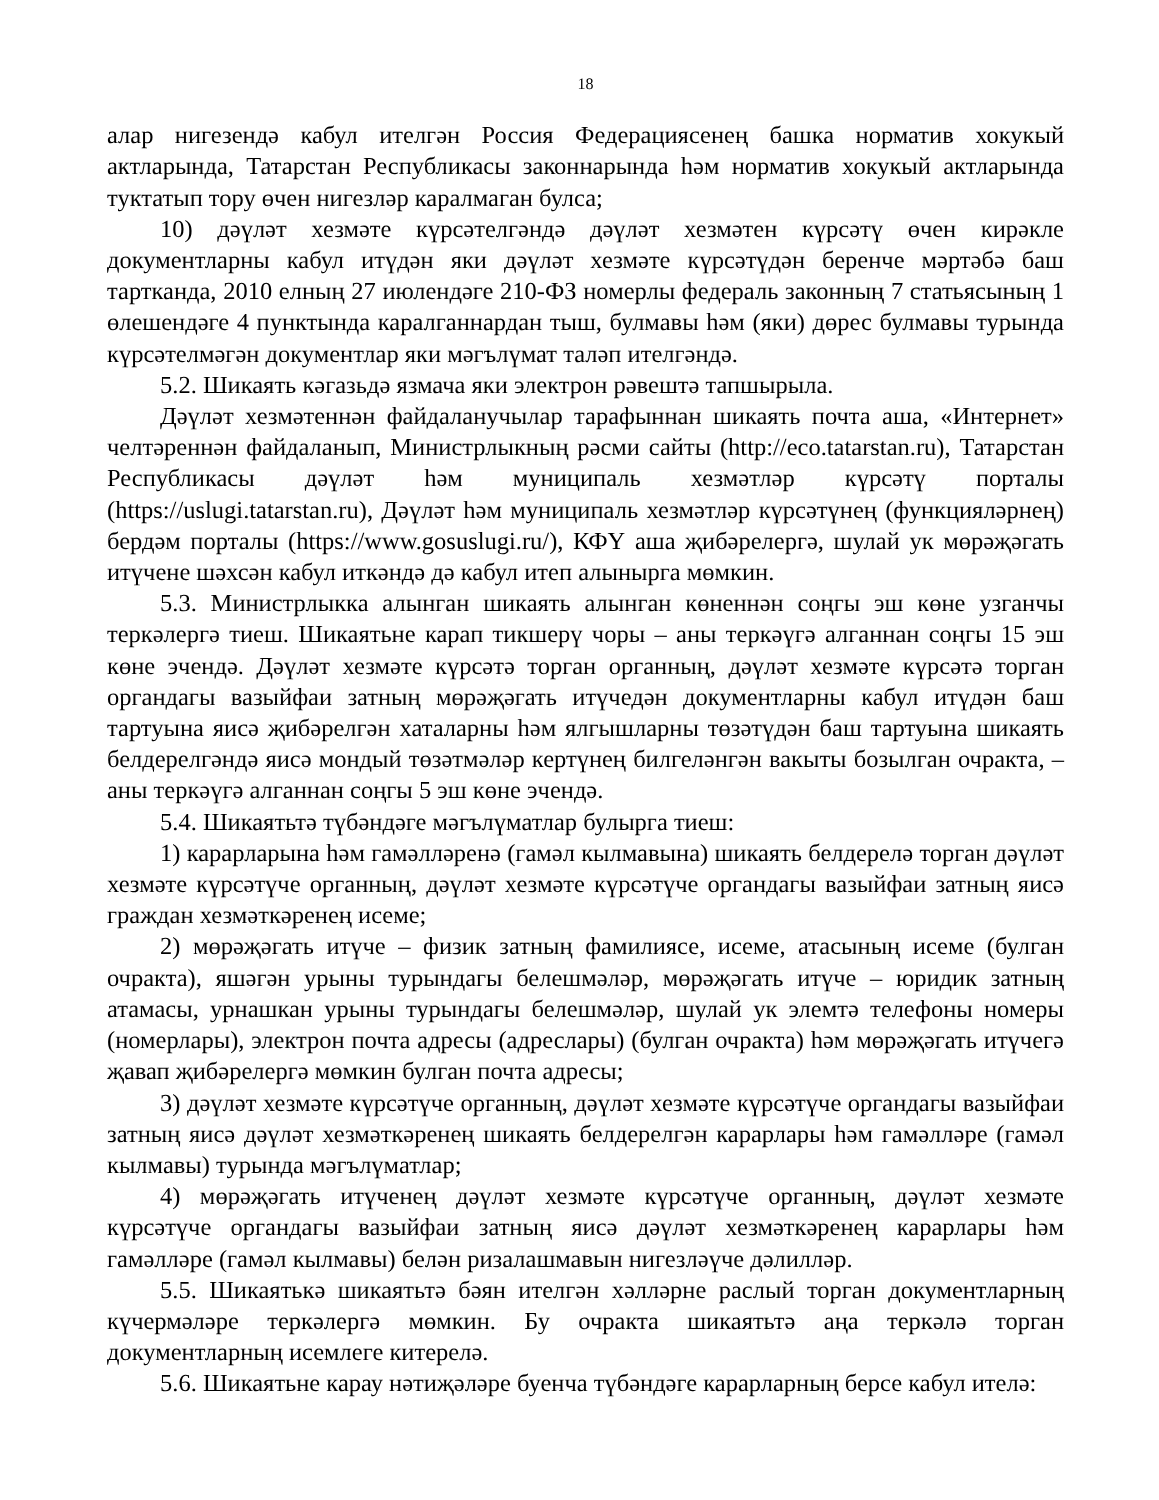18
алар нигезендә кабул ителгән Россия Федерациясенең башка норматив хокукый актларында, Татарстан Республикасы законнарында һәм норматив хокукый актларында туктатып тору өчен нигезләр каралмаган булса;
10) дәүләт хезмәте күрсәтелгәндә дәүләт хезмәтен күрсәтү өчен кирәкле документларны кабул итүдән яки дәүләт хезмәте күрсәтүдән беренче мәртәбә баш тартканда, 2010 елның 27 июлендәге 210-ФЗ номерлы федераль законның 7 статьясының 1 өлешендәге 4 пунктында каралганнардан тыш, булмавы һәм (яки) дөрес булмавы турында күрсәтелмәгән документлар яки мәгълүмат таләп ителгәндә.
5.2. Шикаять кәгазьдә язмача яки электрон рәвештә тапшырыла.
Дәүләт хезмәтеннән файдаланучылар тарафыннан шикаять почта аша, «Интернет» челтәреннән файдаланып, Министрлыкның рәсми сайты (http://eco.tatarstan.ru), Татарстан Республикасы дәүләт һәм муниципаль хезмәтләр күрсәтү порталы (https://uslugi.tatarstan.ru), Дәүләт һәм муниципаль хезмәтләр күрсәтүнең (функцияләрнең) бердәм порталы (https://www.gosuslugi.ru/), КФҮ аша җибәрелергә, шулай ук мөрәҗәгать итүчене шәхсән кабул иткәндә дә кабул итеп алынырга мөмкин.
5.3. Министрлыкка алынган шикаять алынган көненнән соңгы эш көне узганчы теркәлергә тиеш. Шикаятьне карап тикшерү чоры – аны теркәүгә алганнан соңгы 15 эш көне эчендә. Дәүләт хезмәте күрсәтә торган органның, дәүләт хезмәте күрсәтә торган органдагы вазыйфаи затның мөрәҗәгать итүчедән документларны кабул итүдән баш тартуына яисә җибәрелгән хаталарны һәм ялгышларны төзәтүдән баш тартуына шикаять белдерелгәндә яисә мондый төзәтмәләр кертүнең билгеләнгән вакыты бозылган очракта, – аны теркәүгә алганнан соңгы 5 эш көне эчендә.
5.4. Шикаятьтә түбәндәге мәгълүматлар булырга тиеш:
1) карарларына һәм гамәлләренә (гамәл кылмавына) шикаять белдерелә торган дәүләт хезмәте күрсәтүче органның, дәүләт хезмәте күрсәтүче органдагы вазыйфаи затның яисә граждан хезмәткәренең исеме;
2) мөрәҗәгать итүче – физик затның фамилиясе, исеме, атасының исеме (булган очракта), яшәгән урыны турындагы белешмәләр, мөрәҗәгать итүче – юридик затның атамасы, урнашкан урыны турындагы белешмәләр, шулай ук элемтә телефоны номеры (номерлары), электрон почта адресы (адреслары) (булган очракта) һәм мөрәҗәгать итүчегә җавап җибәрелергә мөмкин булган почта адресы;
3) дәүләт хезмәте күрсәтүче органның, дәүләт хезмәте күрсәтүче органдагы вазыйфаи затның яисә дәүләт хезмәткәренең шикаять белдерелгән карарлары һәм гамәлләре (гамәл кылмавы) турында мәгълүматлар;
4) мөрәҗәгать итүченең дәүләт хезмәте күрсәтүче органның, дәүләт хезмәте күрсәтүче органдагы вазыйфаи затның яисә дәүләт хезмәткәренең карарлары һәм гамәлләре (гамәл кылмавы) белән ризалашмавын нигезләүче дәлилләр.
5.5. Шикаятькә шикаятьтә бәян ителгән хәлләрне раслый торган документларның күчермәләре теркәлергә мөмкин. Бу очракта шикаятьтә аңа теркәлә торган документларның исемлеге китерелә.
5.6. Шикаятьне карау нәтиҗәләре буенча түбәндәге карарларның берсе кабул ителә: